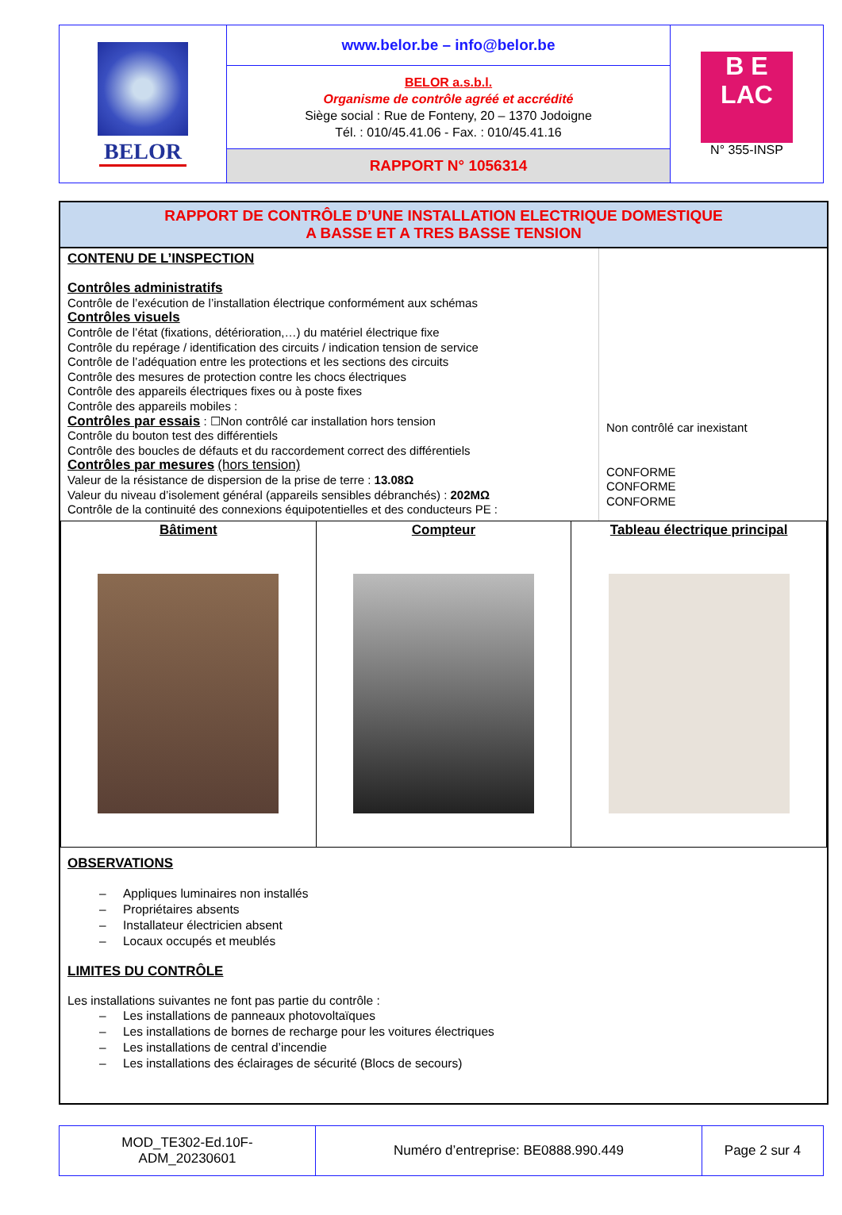| BELOR | www.belor.be – info@belor.be | B E LAC N° 355-INSP |
| | BELOR a.s.b.l. Organisme de contrôle agréé et accrédité Siège social : Rue de Fonteny, 20 – 1370 Jodoigne Tél. : 010/45.41.06 - Fax. : 010/45.41.16 | |
| | RAPPORT N° 1056314 | |
RAPPORT DE CONTRÔLE D’UNE INSTALLATION ELECTRIQUE DOMESTIQUE
A BASSE ET A TRES BASSE TENSION
CONTENU DE L’INSPECTION
Contrôles administratifs
Contrôle de l’exécution de l’installation électrique conformément aux schémas
Contrôles visuels
Contrôle de l’état (fixations, détérioration,…) du matériel électrique fixe
Contrôle du repérage / identification des circuits / indication tension de service
Contrôle de l’adéquation entre les protections et les sections des circuits
Contrôle des mesures de protection contre les chocs électriques
Contrôle des appareils électriques fixes ou à poste fixes
Contrôle des appareils mobiles :
Contrôles par essais : ☐Non contrôlé car installation hors tension
Contrôle du bouton test des différentiels
Contrôle des boucles de défauts et du raccordement correct des différentiels
Contrôles par mesures (hors tension)
Valeur de la résistance de dispersion de la prise de terre : 13.08Ω
Valeur du niveau d’isolement général (appareils sensibles débranchés) : 202MΩ
Contrôle de la continuité des connexions équipotentielles et des conducteurs PE :
Non contrôlé car inexistant
CONFORME
CONFORME
CONFORME
| Bâtiment | Compteur | Tableau électrique principal |
OBSERVATIONS
– Appliques luminaires non installés
– Propriétaires absents
– Installateur électricien absent
– Locaux occupés et meublés
LIMITES DU CONTRÔLE
Les installations suivantes ne font pas partie du contrôle :
– Les installations de panneaux photovoltaïques
– Les installations de bornes de recharge pour les voitures électriques
– Les installations de central d’incendie
– Les installations des éclairages de sécurité (Blocs de secours)
| MOD_TE302-Ed.10F- ADM_20230601 | Numéro d’entreprise: BE0888.990.449 | Page 2 sur 4 |